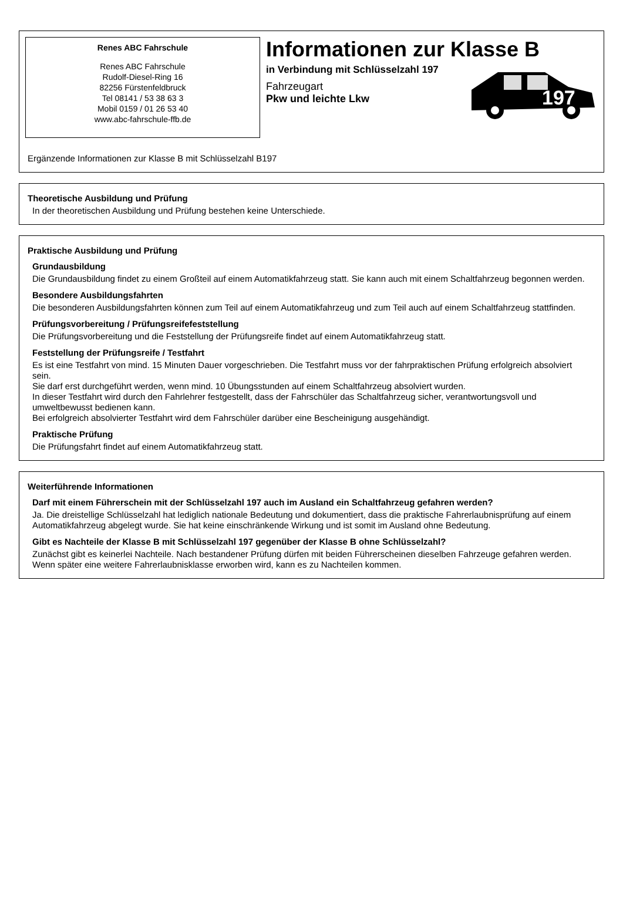Renes ABC Fahrschule
Renes ABC Fahrschule
Rudolf-Diesel-Ring 16
82256 Fürstenfeldbruck
Tel 08141 / 53 38 63 3
Mobil 0159 / 01 26 53 40
www.abc-fahrschule-ffb.de
Informationen zur Klasse B
in Verbindung mit Schlüsselzahl 197
Fahrzeugart
Pkw und leichte Lkw
197
Ergänzende Informationen zur Klasse B mit Schlüsselzahl B197
Theoretische Ausbildung und Prüfung
In der theoretischen Ausbildung und Prüfung bestehen keine Unterschiede.
Praktische Ausbildung und Prüfung
Grundausbildung
Die Grundausbildung findet zu einem Großteil auf einem Automatikfahrzeug statt. Sie kann auch mit einem Schaltfahrzeug begonnen werden.
Besondere Ausbildungsfahrten
Die besonderen Ausbildungsfahrten können zum Teil auf einem Automatikfahrzeug und zum Teil auch auf einem Schaltfahrzeug stattfinden.
Prüfungsvorbereitung / Prüfungsreifefeststellung
Die Prüfungsvorbereitung und die Feststellung der Prüfungsreife findet auf einem Automatikfahrzeug statt.
Feststellung der Prüfungsreife / Testfahrt
Es ist eine Testfahrt von mind. 15 Minuten Dauer vorgeschrieben. Die Testfahrt muss vor der fahrpraktischen Prüfung erfolgreich absolviert sein.
Sie darf erst durchgeführt werden, wenn mind. 10 Übungsstunden auf einem Schaltfahrzeug absolviert wurden.
In dieser Testfahrt wird durch den Fahrlehrer festgestellt, dass der Fahrschüler das Schaltfahrzeug sicher, verantwortungsvoll und umweltbewusst bedienen kann.
Bei erfolgreich absolvierter Testfahrt wird dem Fahrschüler darüber eine Bescheinigung ausgehändigt.
Praktische Prüfung
Die Prüfungsfahrt findet auf einem Automatikfahrzeug statt.
Weiterführende Informationen
Darf mit einem Führerschein mit der Schlüsselzahl 197 auch im Ausland ein Schaltfahrzeug gefahren werden?
Ja. Die dreistellige Schlüsselzahl hat lediglich nationale Bedeutung und dokumentiert, dass die praktische Fahrerlaubnisprüfung auf einem Automatikfahrzeug abgelegt wurde. Sie hat keine einschränkende Wirkung und ist somit im Ausland ohne Bedeutung.
Gibt es Nachteile der Klasse B mit Schlüsselzahl 197 gegenüber der Klasse B ohne Schlüsselzahl?
Zunächst gibt es keinerlei Nachteile. Nach bestandener Prüfung dürfen mit beiden Führerscheinen dieselben Fahrzeuge gefahren werden.
Wenn später eine weitere Fahrerlaubnisklasse erworben wird, kann es zu Nachteilen kommen.